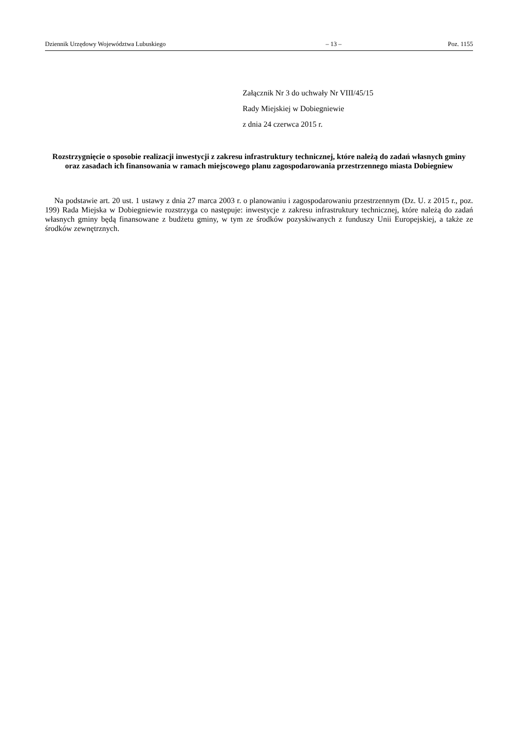Dziennik Urzędowy Województwa Lubuskiego – 13 – Poz. 1155
Załącznik Nr 3 do uchwały Nr VIII/45/15
Rady Miejskiej w Dobiegniewie
z dnia 24 czerwca 2015 r.
Rozstrzygnięcie o sposobie realizacji inwestycji z zakresu infrastruktury technicznej, które należą do zadań własnych gminy oraz zasadach ich finansowania w ramach miejscowego planu zagospodarowania przestrzennego miasta Dobiegniew
Na podstawie art. 20 ust. 1 ustawy z dnia 27 marca 2003 r. o planowaniu i zagospodarowaniu przestrzennym (Dz. U. z 2015 r., poz. 199) Rada Miejska w Dobiegniewie rozstrzyga co następuje: inwestycje z zakresu infrastruktury technicznej, które należą do zadań własnych gminy będą finansowane z budżetu gminy, w tym ze środków pozyskiwanych z funduszy Unii Europejskiej, a także ze środków zewnętrznych.